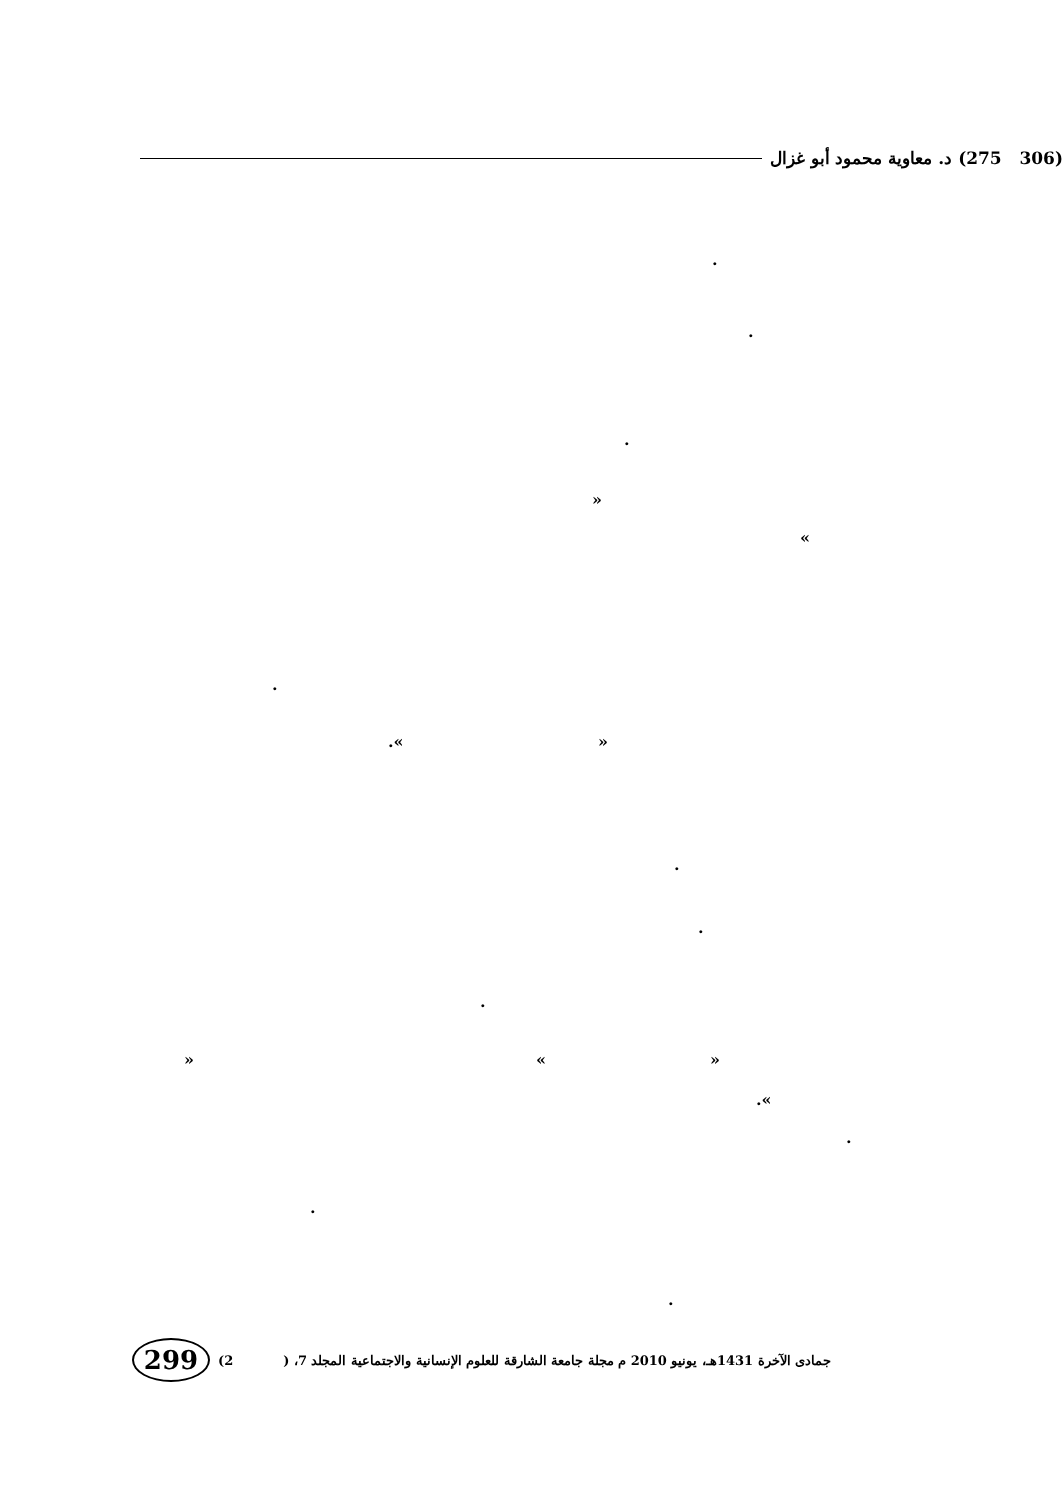(306 275) د. معاوية محمود أبو غزال
.
.
.
»
«
.
.« »
.
.
.
» « »
.«
.
.
.
299
(2 جمادى الآخرة 1431هـ، يونيو 2010 م مجلة جامعة الشارقة للعلوم الإنسانية والاجتماعية المجلد 7، (